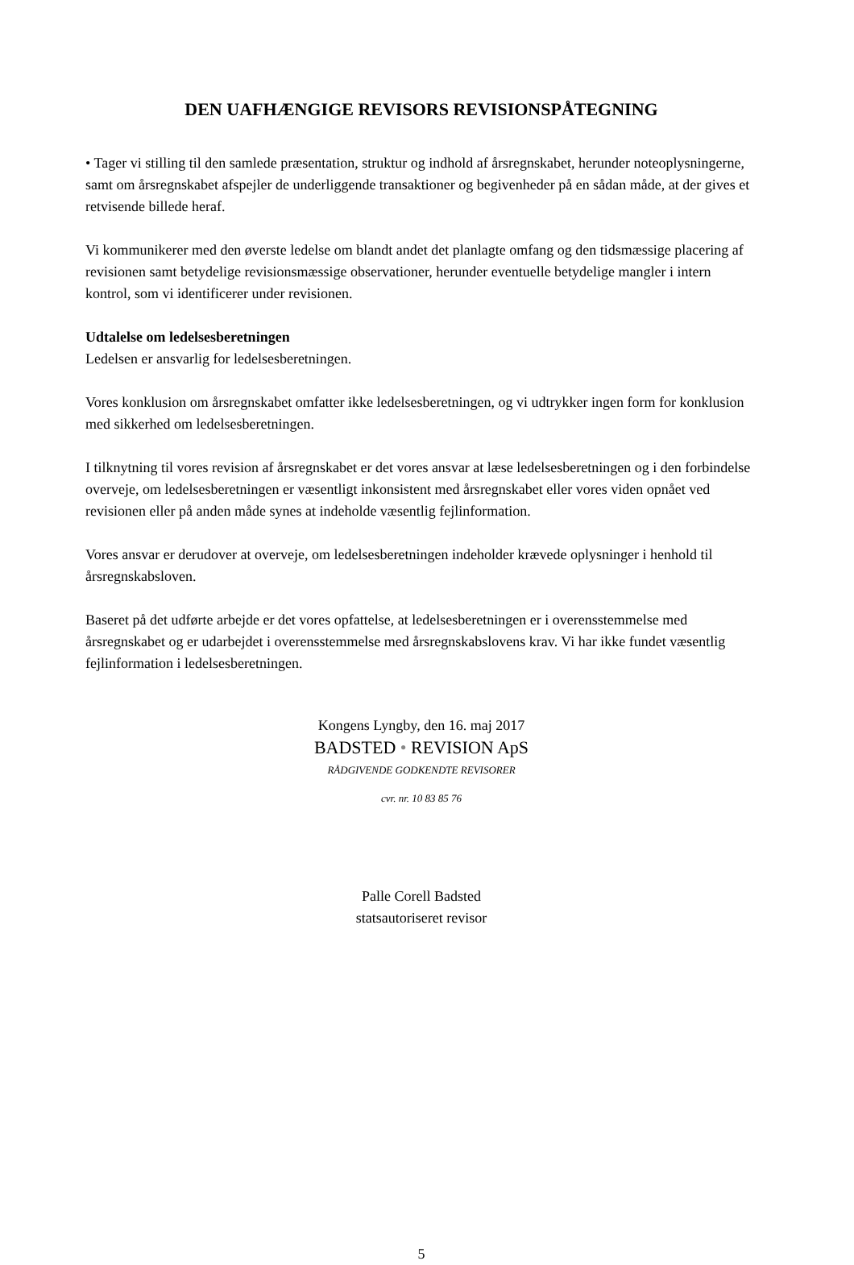DEN UAFHÆNGIGE REVISORS REVISIONSPÅTEGNING
• Tager vi stilling til den samlede præsentation, struktur og indhold af årsregnskabet, herunder noteoplysningerne, samt om årsregnskabet afspejler de underliggende transaktioner og begivenheder på en sådan måde, at der gives et retvisende billede heraf.
Vi kommunikerer med den øverste ledelse om blandt andet det planlagte omfang og den tidsmæssige placering af revisionen samt betydelige revisionsmæssige observationer, herunder eventuelle betydelige mangler i intern kontrol, som vi identificerer under revisionen.
Udtalelse om ledelsesberetningen
Ledelsen er ansvarlig for ledelsesberetningen.
Vores konklusion om årsregnskabet omfatter ikke ledelsesberetningen, og vi udtrykker ingen form for konklusion med sikkerhed om ledelsesberetningen.
I tilknytning til vores revision af årsregnskabet er det vores ansvar at læse ledelsesberetningen og i den forbindelse overveje, om ledelsesberetningen er væsentligt inkonsistent med årsregnskabet eller vores viden opnået ved revisionen eller på anden måde synes at indeholde væsentlig fejlinformation.
Vores ansvar er derudover at overveje, om ledelsesberetningen indeholder krævede oplysninger i henhold til årsregnskabsloven.
Baseret på det udførte arbejde er det vores opfattelse, at ledelsesberetningen er i overensstemmelse med årsregnskabet og er udarbejdet i overensstemmelse med årsregnskabslovens krav. Vi har ikke fundet væsentlig fejlinformation i ledelsesberetningen.
Kongens Lyngby, den 16. maj 2017
BADSTED • REVISION ApS
RÅDGIVENDE GODKENDTE REVISORER
cvr. nr. 10 83 85 76
Palle Corell Badsted
statsautoriseret revisor
5